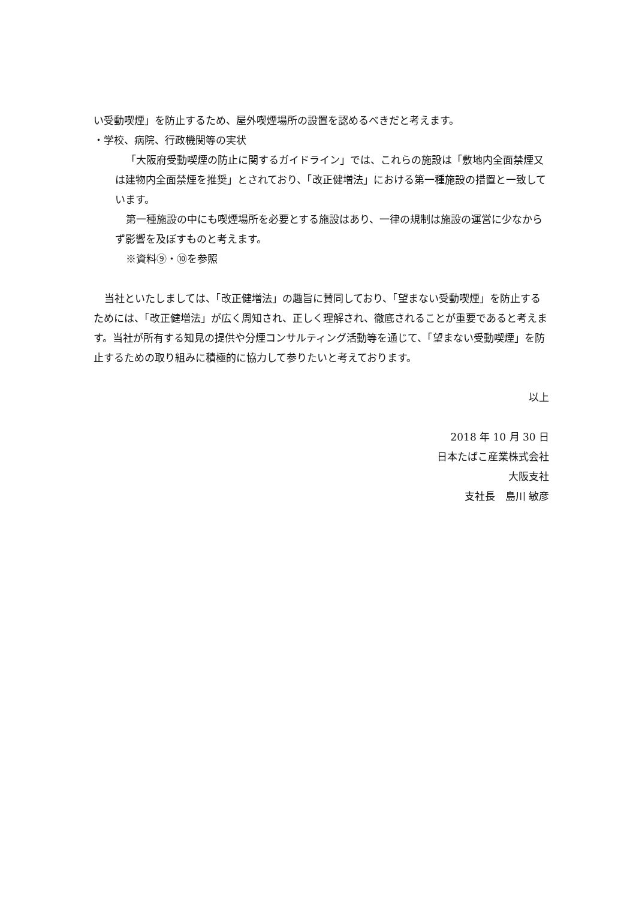い受動喫煙」を防止するため、屋外喫煙場所の設置を認めるべきだと考えます。
・学校、病院、行政機関等の実状
「大阪府受動喫煙の防止に関するガイドライン」では、これらの施設は「敷地内全面禁煙又は建物内全面禁煙を推奨」とされており、「改正健増法」における第一種施設の措置と一致しています。
第一種施設の中にも喫煙場所を必要とする施設はあり、一律の規制は施設の運営に少なからず影響を及ぼすものと考えます。
※資料⑨・⑩を参照
当社といたしましては、「改正健増法」の趣旨に賛同しており、「望まない受動喫煙」を防止するためには、「改正健増法」が広く周知され、正しく理解され、徹底されることが重要であると考えます。当社が所有する知見の提供や分煙コンサルティング活動等を通じて、「望まない受動喫煙」を防止するための取り組みに積極的に協力して参りたいと考えております。
以上
2018 年 10 月 30 日
日本たばこ産業株式会社
大阪支社
支社長　島川 敏彦